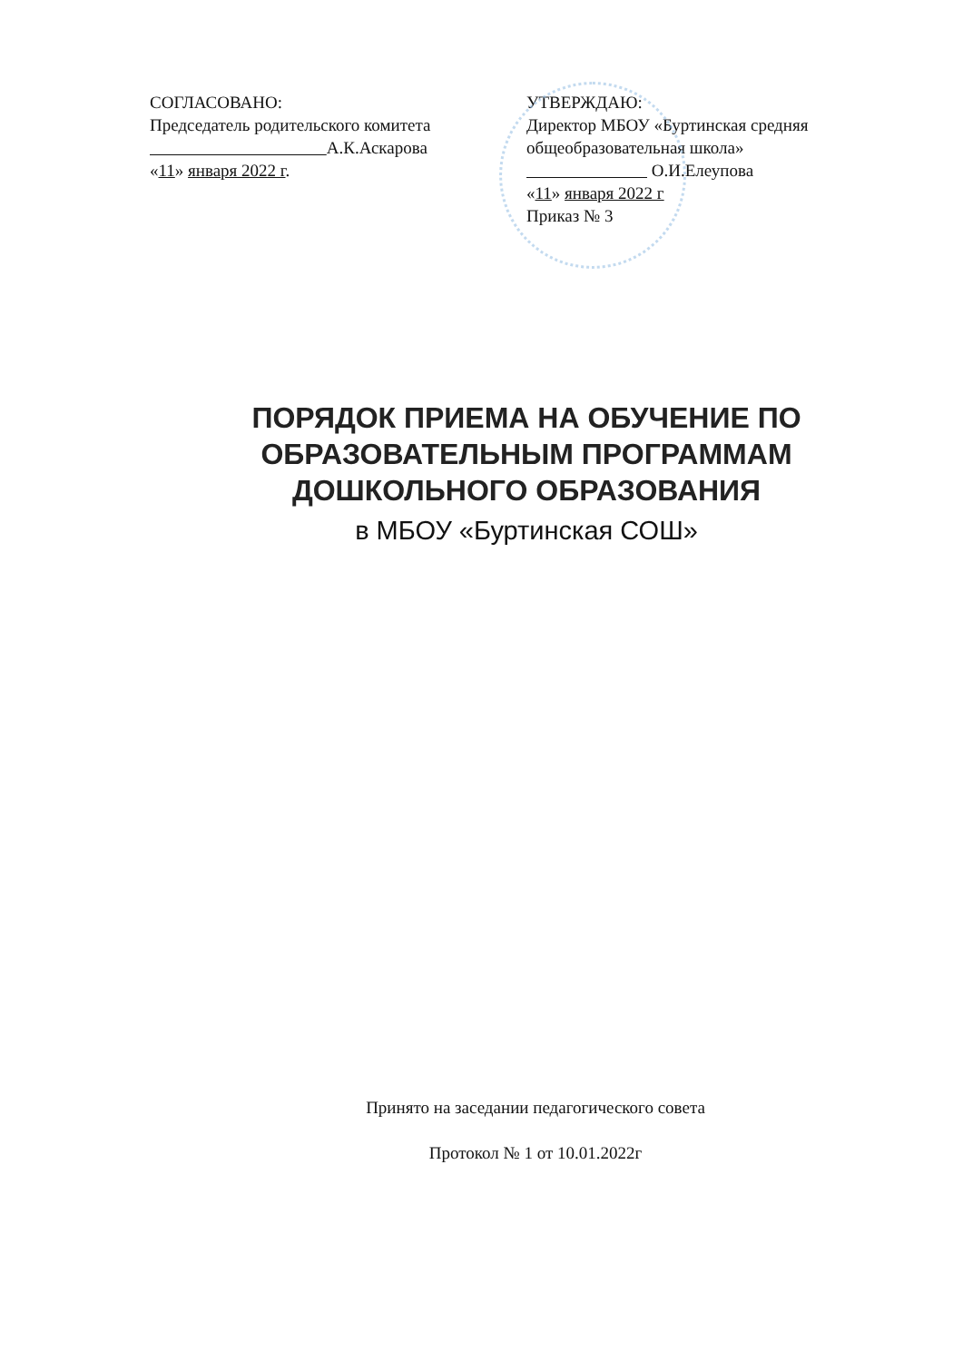СОГЛАСОВАНО:
Председатель родительского комитета
А.К.Аскарова
«11» января 2022 г.
УТВЕРЖДАЮ:
Директор МБОУ «Буртинская средняя общеобразовательная школа»
О.И.Елеупова
«11» января 2022 г
Приказ № 3
ПОРЯДОК ПРИЕМА НА ОБУЧЕНИЕ ПО ОБРАЗОВАТЕЛЬНЫМ ПРОГРАММАМ ДОШКОЛЬНОГО ОБРАЗОВАНИЯ
в МБОУ «Буртинская СОШ»
Принято на заседании педагогического совета
Протокол № 1 от 10.01.2022г